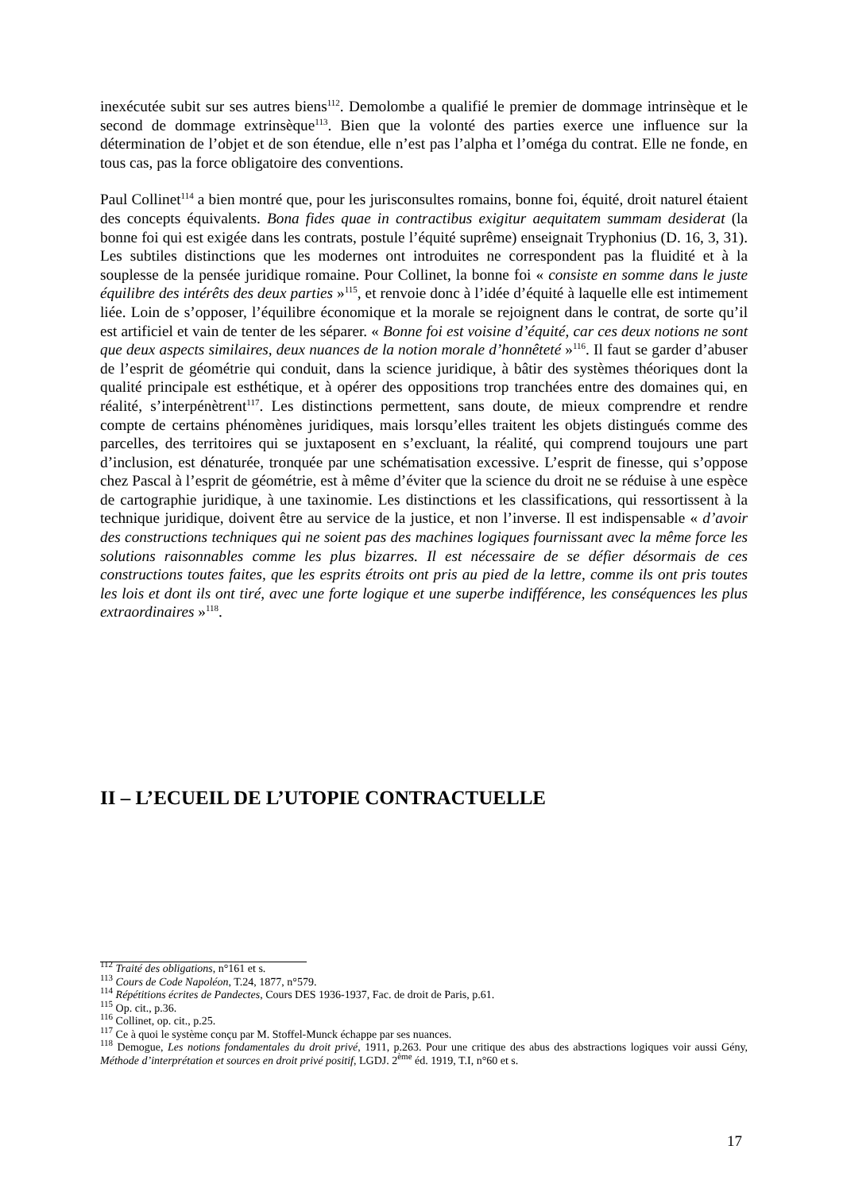inexécutée subit sur ses autres biens<sup>112</sup>. Demolombe a qualifié le premier de dommage intrinsèque et le second de dommage extrinsèque<sup>113</sup>. Bien que la volonté des parties exerce une influence sur la détermination de l’objet et de son étendue, elle n’est pas l’alpha et l’oméga du contrat. Elle ne fonde, en tous cas, pas la force obligatoire des conventions.
Paul Collinet<sup>114</sup> a bien montré que, pour les jurisconsultes romains, bonne foi, équité, droit naturel étaient des concepts équivalents. Bona fides quae in contractibus exigitur aequitatem summam desiderat (la bonne foi qui est exigée dans les contrats, postule l’équité suprême) enseignait Tryphonius (D. 16, 3, 31). Les subtiles distinctions que les modernes ont introduites ne correspondent pas la fluidité et à la souplesse de la pensée juridique romaine. Pour Collinet, la bonne foi « consiste en somme dans le juste équilibre des intérêts des deux parties »<sup>115</sup>, et renvoie donc à l’idée d’équité à laquelle elle est intimement liée. Loin de s’opposer, l’équilibre économique et la morale se rejoignent dans le contrat, de sorte qu’il est artificiel et vain de tenter de les séparer. « Bonne foi est voisine d’équité, car ces deux notions ne sont que deux aspects similaires, deux nuances de la notion morale d’honnêteté »<sup>116</sup>. Il faut se garder d’abuser de l’esprit de géométrie qui conduit, dans la science juridique, à bâtir des systèmes théoriques dont la qualité principale est esthétique, et à opérer des oppositions trop tranchées entre des domaines qui, en réalité, s’interpénètrent<sup>117</sup>. Les distinctions permettent, sans doute, de mieux comprendre et rendre compte de certains phénomènes juridiques, mais lorsqu’elles traitent les objets distingués comme des parcelles, des territoires qui se juxtaposent en s’excluant, la réalité, qui comprend toujours une part d’inclusion, est dénaturée, tronquée par une schématisation excessive. L’esprit de finesse, qui s’oppose chez Pascal à l’esprit de géométrie, est à même d’éviter que la science du droit ne se réduise à une espèce de cartographie juridique, à une taxinomie. Les distinctions et les classifications, qui ressortissent à la technique juridique, doivent être au service de la justice, et non l’inverse. Il est indispensable « d’avoir des constructions techniques qui ne soient pas des machines logiques fournissant avec la même force les solutions raisonnables comme les plus bizarres. Il est nécessaire de se défier désormais de ces constructions toutes faites, que les esprits étroits ont pris au pied de la lettre, comme ils ont pris toutes les lois et dont ils ont tiré, avec une forte logique et une superbe indifférence, les conséquences les plus extraordinaires »<sup>118</sup>.
II – L’ECUEIL DE L’UTOPIE CONTRACTUELLE
<sup>112</sup> Traité des obligations, n°161 et s.
<sup>113</sup> Cours de Code Napoléon, T.24, 1877, n°579.
<sup>114</sup> Répétitions écrites de Pandectes, Cours DES 1936-1937, Fac. de droit de Paris, p.61.
<sup>115</sup> Op. cit., p.36.
<sup>116</sup> Collinet, op. cit., p.25.
<sup>117</sup> Ce à quoi le système conçu par M. Stoffel-Munck échappe par ses nuances.
<sup>118</sup> Demogue, Les notions fondamentales du droit privé, 1911, p.263. Pour une critique des abus des abstractions logiques voir aussi Gény, Méthode d’interprétation et sources en droit privé positif, LGDJ. 2<sup>ème</sup> éd. 1919, T.I, n°60 et s.
17